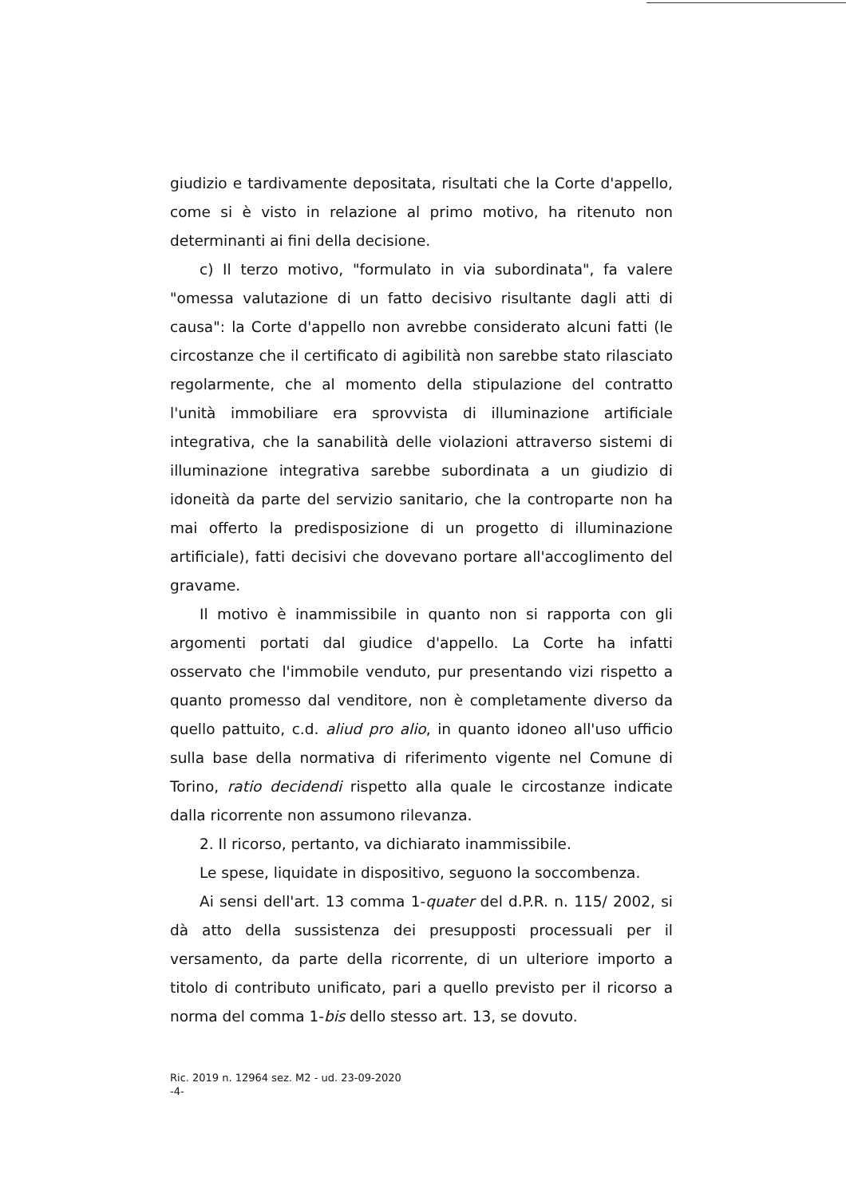giudizio e tardivamente depositata, risultati che la Corte d'appello, come si è visto in relazione al primo motivo, ha ritenuto non determinanti ai fini della decisione.
c) Il terzo motivo, "formulato in via subordinata", fa valere "omessa valutazione di un fatto decisivo risultante dagli atti di causa": la Corte d'appello non avrebbe considerato alcuni fatti (le circostanze che il certificato di agibilità non sarebbe stato rilasciato regolarmente, che al momento della stipulazione del contratto l'unità immobiliare era sprovvista di illuminazione artificiale integrativa, che la sanabilità delle violazioni attraverso sistemi di illuminazione integrativa sarebbe subordinata a un giudizio di idoneità da parte del servizio sanitario, che la controparte non ha mai offerto la predisposizione di un progetto di illuminazione artificiale), fatti decisivi che dovevano portare all'accoglimento del gravame.
Il motivo è inammissibile in quanto non si rapporta con gli argomenti portati dal giudice d'appello. La Corte ha infatti osservato che l'immobile venduto, pur presentando vizi rispetto a quanto promesso dal venditore, non è completamente diverso da quello pattuito, c.d. aliud pro alio, in quanto idoneo all'uso ufficio sulla base della normativa di riferimento vigente nel Comune di Torino, ratio decidendi rispetto alla quale le circostanze indicate dalla ricorrente non assumono rilevanza.
2. Il ricorso, pertanto, va dichiarato inammissibile.
Le spese, liquidate in dispositivo, seguono la soccombenza.
Ai sensi dell'art. 13 comma 1-quater del d.P.R. n. 115/ 2002, si dà atto della sussistenza dei presupposti processuali per il versamento, da parte della ricorrente, di un ulteriore importo a titolo di contributo unificato, pari a quello previsto per il ricorso a norma del comma 1-bis dello stesso art. 13, se dovuto.
Ric. 2019 n. 12964 sez. M2 - ud. 23-09-2020
-4-